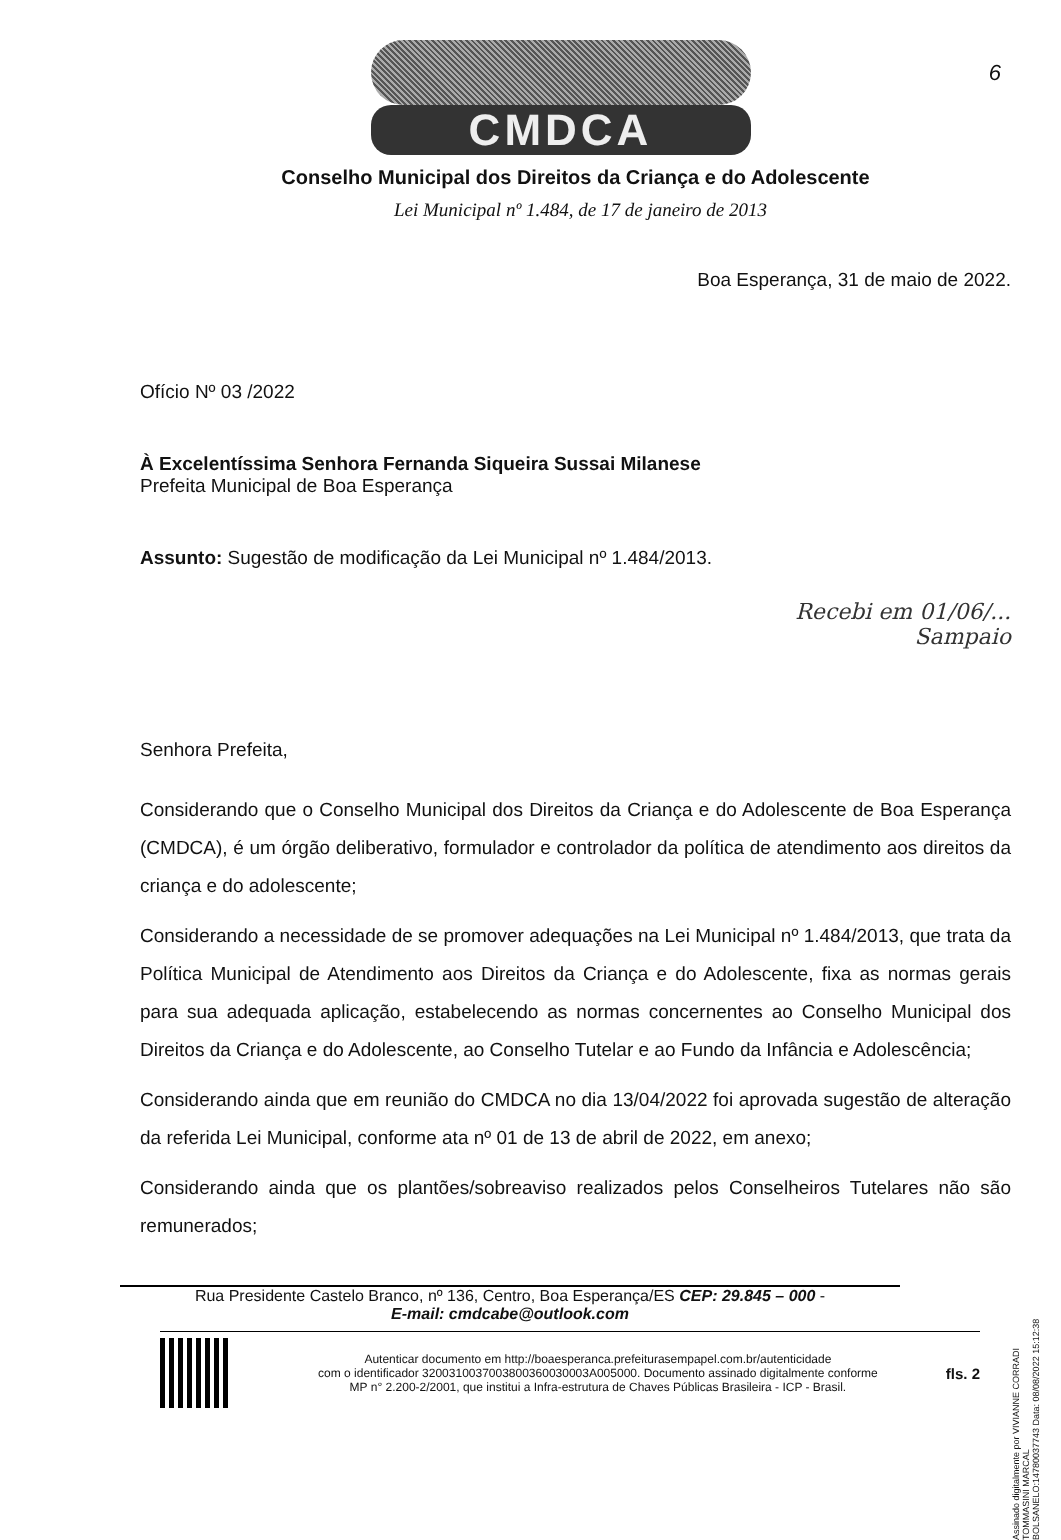6
CMDCA
Conselho Municipal dos Direitos da Criança e do Adolescente
Lei Municipal nº 1.484, de 17 de janeiro de 2013
Boa Esperança, 31 de maio de 2022.
Ofício Nº 03 /2022
À Excelentíssima Senhora Fernanda Siqueira Sussai Milanese
Prefeita Municipal de Boa Esperança
Assunto: Sugestão de modificação da Lei Municipal nº 1.484/2013.
Recebi em 01/06/...
Sampaio
Senhora Prefeita,
Considerando que o Conselho Municipal dos Direitos da Criança e do Adolescente de Boa Esperança (CMDCA), é um órgão deliberativo, formulador e controlador da política de atendimento aos direitos da criança e do adolescente;
Considerando a necessidade de se promover adequações na Lei Municipal nº 1.484/2013, que trata da Política Municipal de Atendimento aos Direitos da Criança e do Adolescente, fixa as normas gerais para sua adequada aplicação, estabelecendo as normas concernentes ao Conselho Municipal dos Direitos da Criança e do Adolescente, ao Conselho Tutelar e ao Fundo da Infância e Adolescência;
Considerando ainda que em reunião do CMDCA no dia 13/04/2022 foi aprovada sugestão de alteração da referida Lei Municipal, conforme ata nº 01 de 13 de abril de 2022, em anexo;
Considerando ainda que os plantões/sobreaviso realizados pelos Conselheiros Tutelares não são remunerados;
Rua Presidente Castelo Branco, nº 136, Centro, Boa Esperança/ES CEP: 29.845 – 000 -
E-mail: cmdcabe@outlook.com
Autenticar documento em http://boaesperanca.prefeiturasempapel.com.br/autenticidade
com o identificador 3200310037003800360030003A005000. Documento assinado digitalmente conforme
MP n° 2.200-2/2001, que institui a Infra-estrutura de Chaves Públicas Brasileira - ICP - Brasil.
fls. 2
Assinado digitalmente por VIVIANNE CORRADI TOMMASINI MARCAL
BOLSANELO:14780037743 Data: 08/08/2022 15:12:38